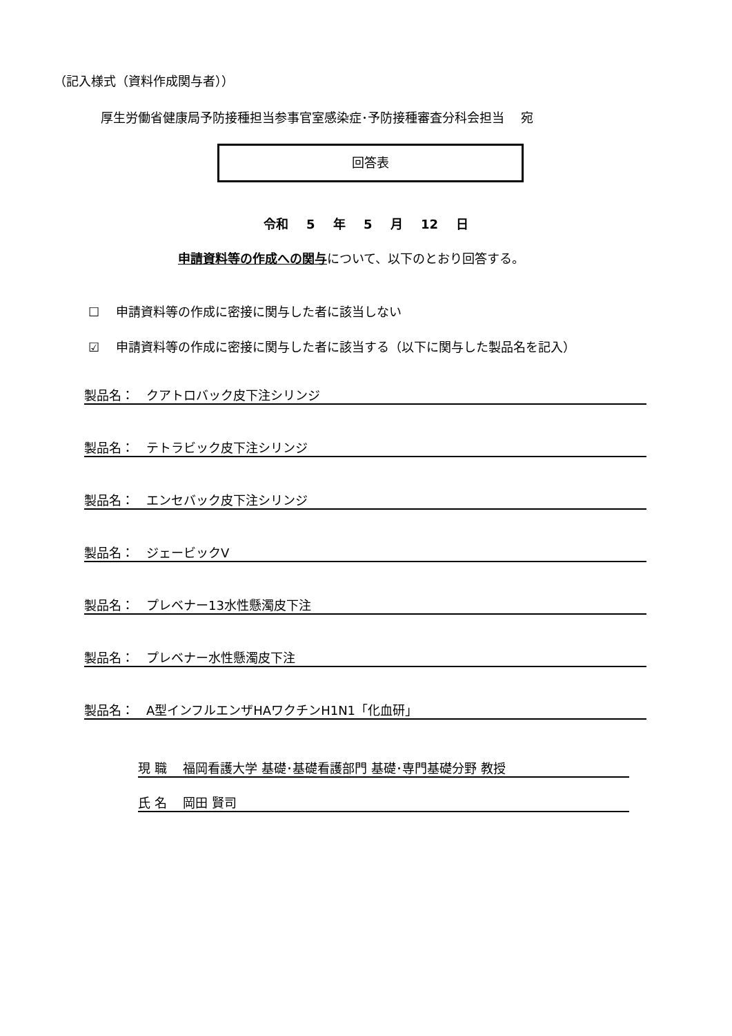（記入様式（資料作成関与者））
厚生労働省健康局予防接種担当参事官室感染症･予防接種審査分科会担当　 宛
回答表
令和 5 年 5 月 12 日
申請資料等の作成への関与について、以下のとおり回答する。
☐　 申請資料等の作成に密接に関与した者に該当しない
☑　 申請資料等の作成に密接に関与した者に該当する（以下に関与した製品名を記入）
製品名：　クアトロバック皮下注シリンジ
製品名：　テトラビック皮下注シリンジ
製品名：　エンセバック皮下注シリンジ
製品名：　ジェービックV
製品名：　プレベナー13水性懸濁皮下注
製品名：　プレベナー水性懸濁皮下注
製品名：　A型インフルエンザHAワクチンH1N1「化血研」
現 職　 福岡看護大学 基礎･基礎看護部門 基礎･専門基礎分野 教授
氏 名　 岡田 賢司